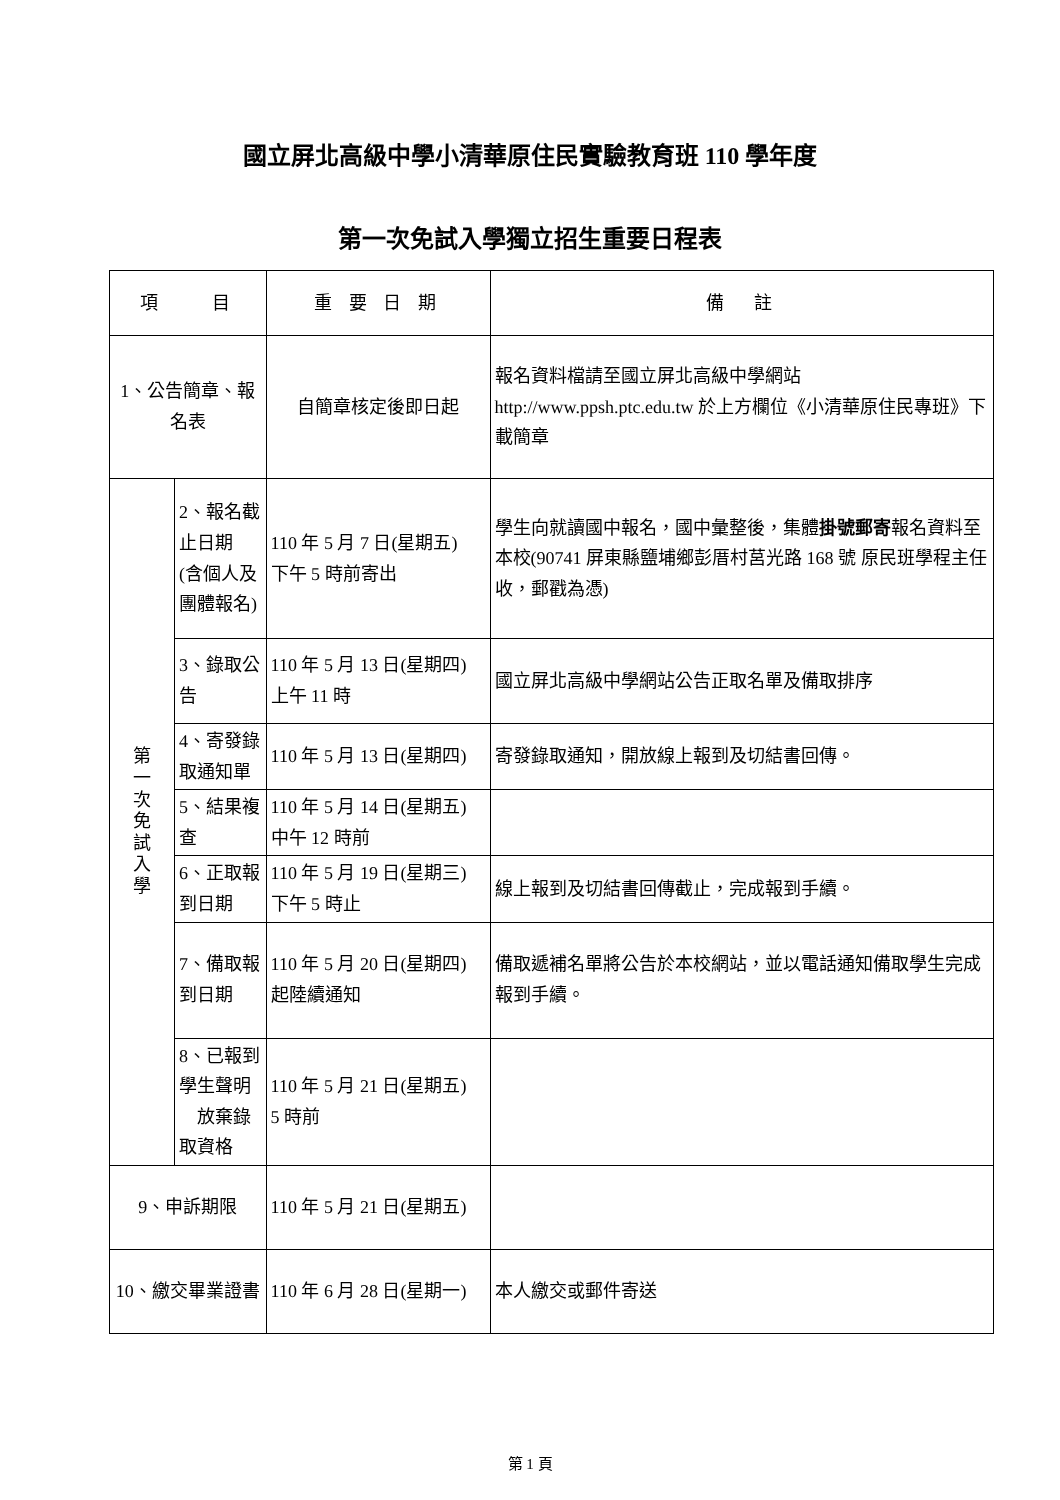國立屏北高級中學小清華原住民實驗教育班 110 學年度
第一次免試入學獨立招生重要日程表
| 項 目 | | 重 要 日 期 | 備 註 |
| --- | --- | --- | --- |
| 1、公告簡章、報名表 | | 自簡章核定後即日起 | 報名資料檔請至國立屏北高級中學網站 http://www.ppsh.ptc.edu.tw 於上方欄位《小清華原住民專班》下載簡章 |
| 第 一 次 免 試 入 學 | 2、報名截止日期 (含個人及團體報名) | 110 年 5 月 7 日(星期五) 下午 5 時前寄出 | 學生向就讀國中報名，國中彙整後，集體 掛號郵寄 報名資料至本校(90741 屏東縣鹽埔鄉彭厝村莒光路 168 號 原民班學程主任收，郵戳為憑) |
| | 3、錄取公告 | 110 年 5 月 13 日(星期四) 上午 11 時 | 國立屏北高級中學網站公告正取名單及備取排序 |
| | 4、寄發錄取通知單 | 110 年 5 月 13 日(星期四) | 寄發錄取通知，開放線上報到及切結書回傳。 |
| | 5、結果複查 | 110 年 5 月 14 日(星期五) 中午 12 時前 | |
| | 6、正取報到日期 | 110 年 5 月 19 日(星期三) 下午 5 時止 | 線上報到及切結書回傳截止，完成報到手續。 |
| | 7、備取報到日期 | 110 年 5 月 20 日(星期四) 起陸續通知 | 備取遞補名單將公告於本校網站，並以電話通知備取學生完成報到手續。 |
| | 8、已報到學生聲明 放棄錄取資格 | 110 年 5 月 21 日(星期五) 5 時前 | |
| 9、申訴期限 | | 110 年 5 月 21 日(星期五) | |
| 10、繳交畢業證書 | | 110 年 6 月 28 日(星期一) | 本人繳交或郵件寄送 |
第 1 頁